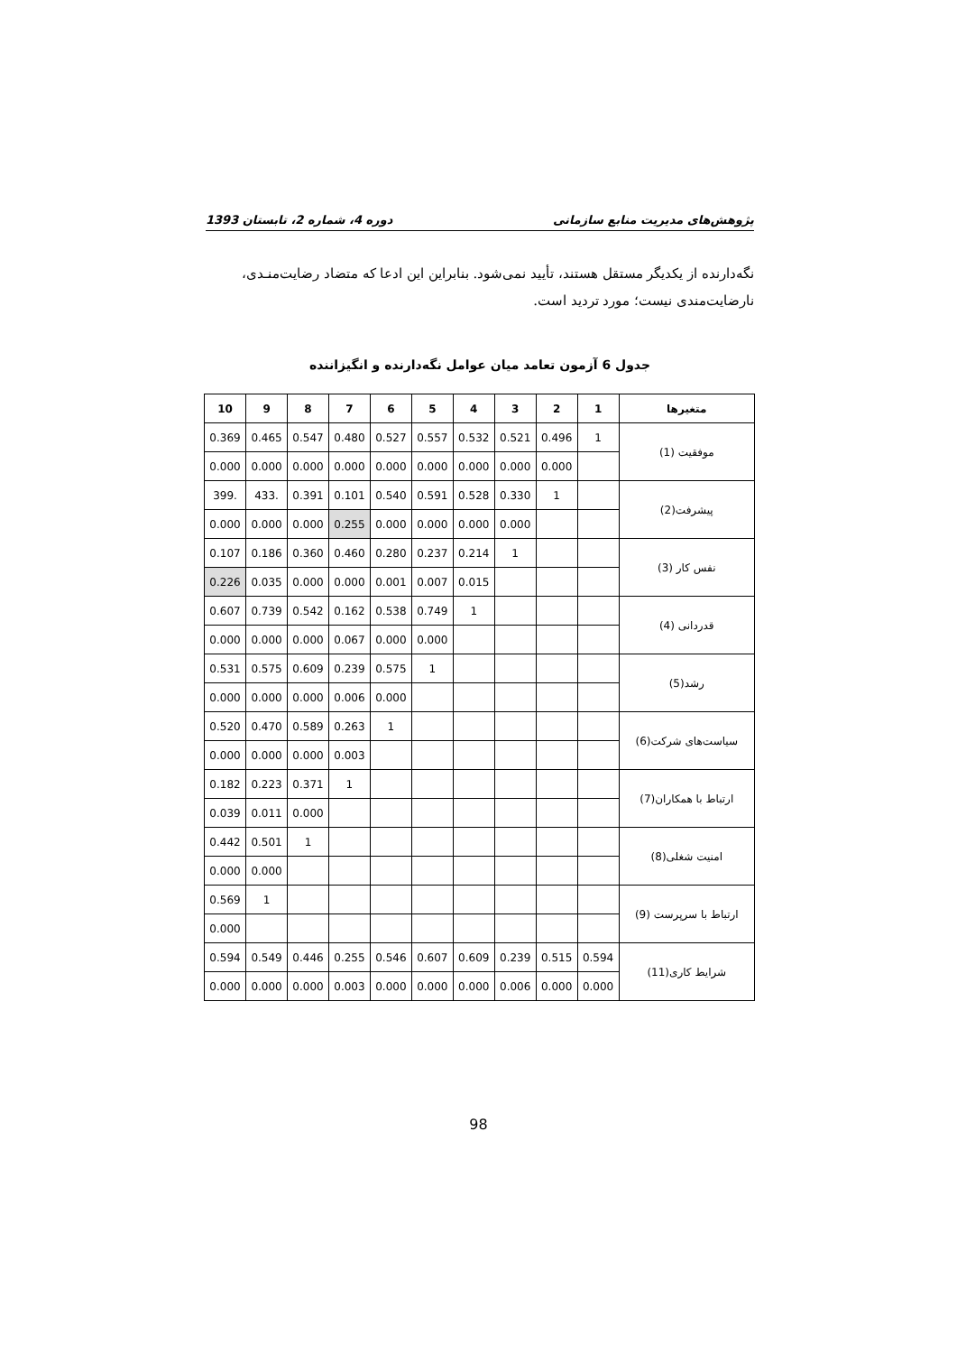پژوهش‌های مدیریت منابع سازمانی دوره 4، شماره 2، تابستان 1393
نگه‌دارنده از یکدیگر مستقل هستند، تأیید نمی‌شود. بنابراین این ادعا که متضاد رضایت‌منـدی، نارضایت‌مندی نیست؛ مورد تردید است.
جدول 6 آزمون تعامد میان عوامل نگه‌دارنده و انگیزاننده
| متغیرها | 1 | 2 | 3 | 4 | 5 | 6 | 7 | 8 | 9 | 10 |
| --- | --- | --- | --- | --- | --- | --- | --- | --- | --- | --- |
| موفقیت (1) | 1 | 0.496 | 0.521 | 0.532 | 0.557 | 0.527 | 0.480 | 0.547 | 0.465 | 0.369 |
| | | 0.000 | 0.000 | 0.000 | 0.000 | 0.000 | 0.000 | 0.000 | 0.000 | 0.000 |
| پیشرفت(2) | | 1 | 0.330 | 0.528 | 0.591 | 0.540 | 0.101 | 0.391 | .433 | .399 |
| | | | 0.000 | 0.000 | 0.000 | 0.000 | 0.255 | 0.000 | 0.000 | 0.000 |
| نفس کار (3) | | | 1 | 0.214 | 0.237 | 0.280 | 0.460 | 0.360 | 0.186 | 0.107 |
| | | | | 0.015 | 0.007 | 0.001 | 0.000 | 0.000 | 0.035 | 0.226 |
| قدردانی (4) | | | | 1 | 0.749 | 0.538 | 0.162 | 0.542 | 0.739 | 0.607 |
| | | | | | 0.000 | 0.000 | 0.067 | 0.000 | 0.000 | 0.000 |
| رشد(5) | | | | | 1 | 0.575 | 0.239 | 0.609 | 0.575 | 0.531 |
| | | | | | | 0.000 | 0.006 | 0.000 | 0.000 | 0.000 |
| سیاست‌های شرکت(6) | | | | | | 1 | 0.263 | 0.589 | 0.470 | 0.520 |
| | | | | | | | 0.003 | 0.000 | 0.000 | 0.000 |
| ارتباط با همکاران(7) | | | | | | | 1 | 0.371 | 0.223 | 0.182 |
| | | | | | | | | 0.000 | 0.011 | 0.039 |
| امنیت شغلی(8) | | | | | | | | 1 | 0.501 | 0.442 |
| | | | | | | | | | 0.000 | 0.000 |
| ارتباط با سرپرست (9) | | | | | | | | | 1 | 0.569 |
| | | | | | | | | | | 0.000 |
| شرایط کاری(11) | 0.594 | 0.515 | 0.239 | 0.609 | 0.607 | 0.546 | 0.255 | 0.446 | 0.549 | 0.594 |
| | 0.000 | 0.000 | 0.006 | 0.000 | 0.000 | 0.000 | 0.003 | 0.000 | 0.000 | 0.000 |
98